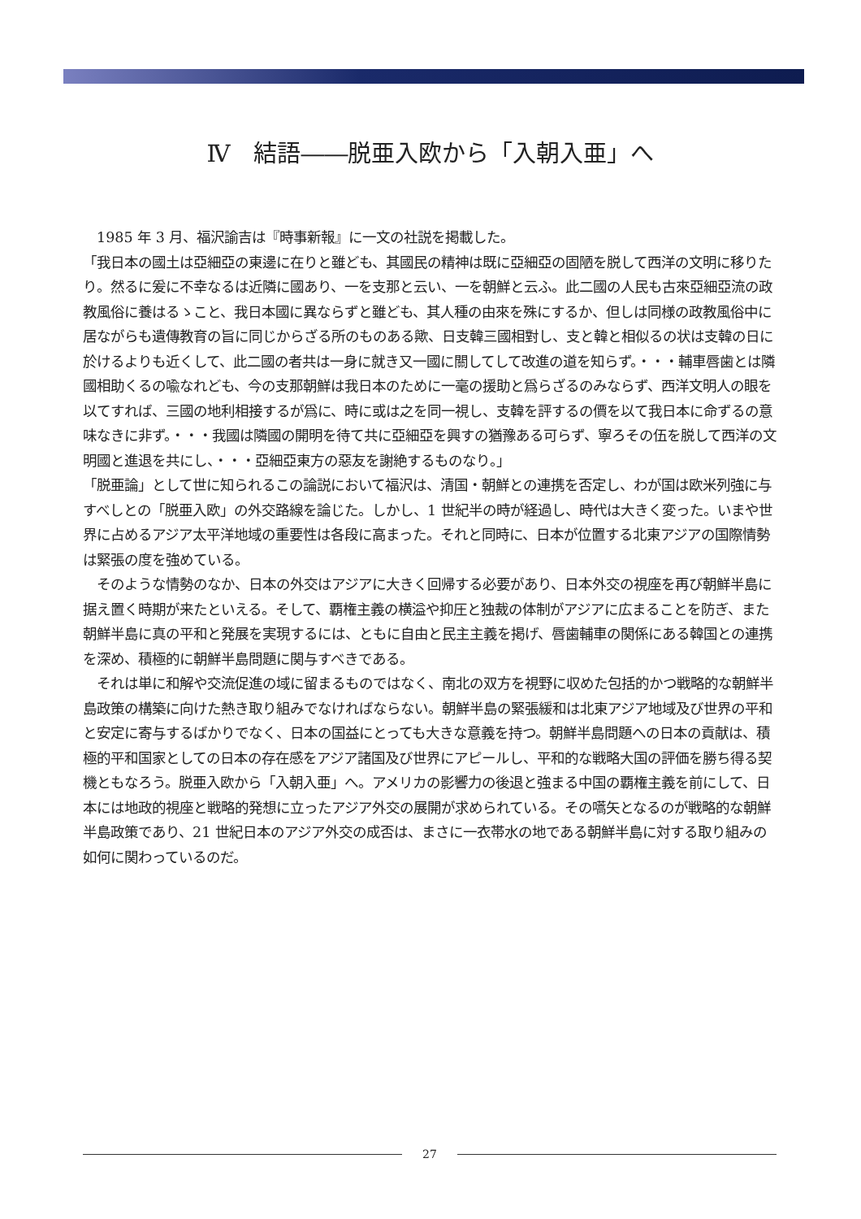Ⅳ　結語――脱亜入欧から「入朝入亜」へ
　1985 年 3 月、福沢諭吉は『時事新報』に一文の社説を掲載した。
「我日本の國土は亞細亞の東邊に在りと雖ども、其國民の精神は既に亞細亞の固陋を脱して西洋の文明に移りたり。然るに爰に不幸なるは近隣に國あり、一を支那と云い、一を朝鮮と云ふ。此二國の人民も古來亞細亞流の政教風俗に養はるゝこと、我日本國に異ならずと雖ども、其人種の由來を殊にするか、但しは同様の政教風俗中に居ながらも遺傳教育の旨に同じからざる所のものある歟、日支韓三國相對し、支と韓と相似るの状は支韓の日に於けるよりも近くして、此二國の者共は一身に就き又一國に關してして改進の道を知らず。・・・輔車唇歯とは隣國相助くるの喩なれども、今の支那朝鮮は我日本のために一毫の援助と爲らざるのみならず、西洋文明人の眼を以てすれば、三國の地利相接するが爲に、時に或は之を同一視し、支韓を評するの價を以て我日本に命ずるの意味なきに非ず。・・・我國は隣國の開明を待て共に亞細亞を興すの猶豫ある可らず、寧ろその伍を脱して西洋の文明國と進退を共にし、・・・亞細亞東方の惡友を謝絶するものなり。」
「脱亜論」として世に知られるこの論説において福沢は、清国・朝鮮との連携を否定し、わが国は欧米列強に与すべしとの「脱亜入欧」の外交路線を論じた。しかし、1 世紀半の時が経過し、時代は大きく変った。いまや世界に占めるアジア太平洋地域の重要性は各段に高まった。それと同時に、日本が位置する北東アジアの国際情勢は緊張の度を強めている。
　そのような情勢のなか、日本の外交はアジアに大きく回帰する必要があり、日本外交の視座を再び朝鮮半島に据え置く時期が来たといえる。そして、覇権主義の横溢や抑圧と独裁の体制がアジアに広まることを防ぎ、また朝鮮半島に真の平和と発展を実現するには、ともに自由と民主主義を掲げ、唇歯輔車の関係にある韓国との連携を深め、積極的に朝鮮半島問題に関与すべきである。
　それは単に和解や交流促進の域に留まるものではなく、南北の双方を視野に収めた包括的かつ戦略的な朝鮮半島政策の構築に向けた熱き取り組みでなければならない。朝鮮半島の緊張緩和は北東アジア地域及び世界の平和と安定に寄与するばかりでなく、日本の国益にとっても大きな意義を持つ。朝鮮半島問題への日本の貢献は、積極的平和国家としての日本の存在感をアジア諸国及び世界にアピールし、平和的な戦略大国の評価を勝ち得る契機ともなろう。脱亜入欧から「入朝入亜」へ。アメリカの影響力の後退と強まる中国の覇権主義を前にして、日本には地政的視座と戦略的発想に立ったアジア外交の展開が求められている。その嚆矢となるのが戦略的な朝鮮半島政策であり、21 世紀日本のアジア外交の成否は、まさに一衣帯水の地である朝鮮半島に対する取り組みの如何に関わっているのだ。
27